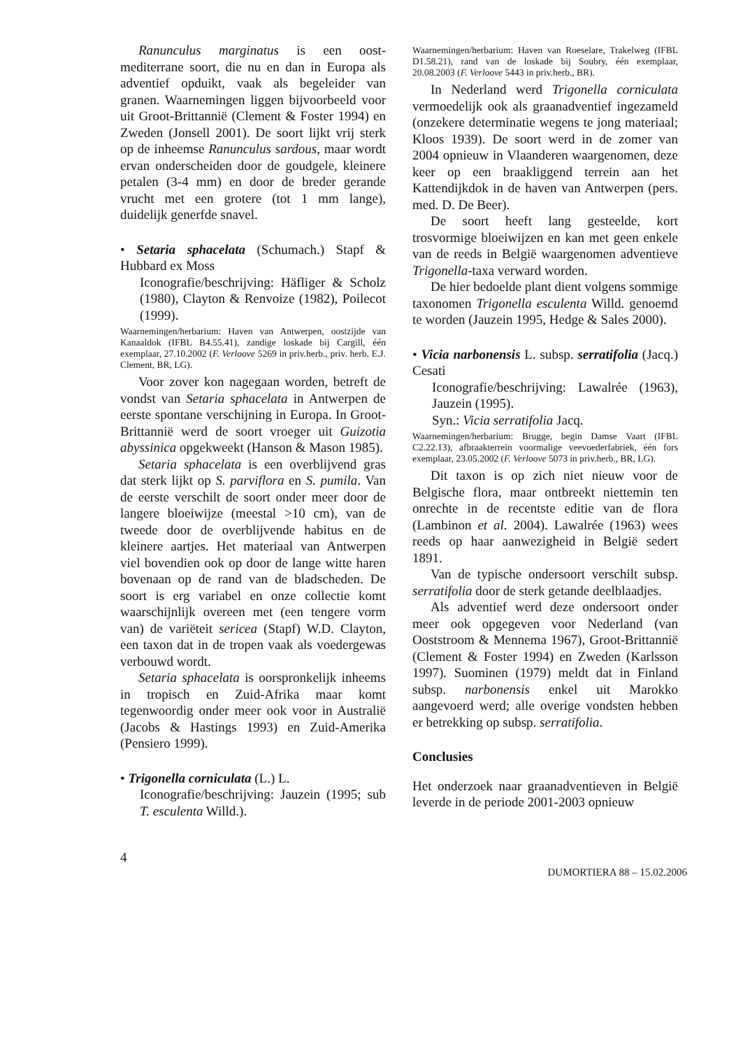Ranunculus marginatus is een oost-mediterrane soort, die nu en dan in Europa als adventief opduikt, vaak als begeleider van granen. Waarnemingen liggen bijvoorbeeld voor uit Groot-Brittannië (Clement & Foster 1994) en Zweden (Jonsell 2001). De soort lijkt vrij sterk op de inheemse Ranunculus sardous, maar wordt ervan onderscheiden door de goudgele, kleinere petalen (3-4 mm) en door de breder gerande vrucht met een grotere (tot 1 mm lange), duidelijk generfde snavel.
• Setaria sphacelata (Schumach.) Stapf & Hubbard ex Moss
Iconografie/beschrijving: Häfliger & Scholz (1980), Clayton & Renvoize (1982), Poilecot (1999).
Waarnemingen/herbarium: Haven van Antwerpen, oostzijde van Kanaaldok (IFBL B4.55.41), zandige loskade bij Cargill, één exemplaar, 27.10.2002 (F. Verloove 5269 in priv.herb., priv. herb. E.J. Clement, BR, LG).
Voor zover kon nagegaan worden, betreft de vondst van Setaria sphacelata in Antwerpen de eerste spontane verschijning in Europa. In Groot-Brittannië werd de soort vroeger uit Guizotia abyssinica opgekweekt (Hanson & Mason 1985).
Setaria sphacelata is een overblijvend gras dat sterk lijkt op S. parviflora en S. pumila. Van de eerste verschilt de soort onder meer door de langere bloeiwijze (meestal >10 cm), van de tweede door de overblijvende habitus en de kleinere aartjes. Het materiaal van Antwerpen viel bovendien ook op door de lange witte haren bovenaan op de rand van de bladscheden. De soort is erg variabel en onze collectie komt waarschijnlijk overeen met (een tengere vorm van) de variëteit sericea (Stapf) W.D. Clayton, een taxon dat in de tropen vaak als voedergewas verbouwd wordt.
Setaria sphacelata is oorspronkelijk inheems in tropisch en Zuid-Afrika maar komt tegenwoordig onder meer ook voor in Australië (Jacobs & Hastings 1993) en Zuid-Amerika (Pensiero 1999).
• Trigonella corniculata (L.) L.
Iconografie/beschrijving: Jauzein (1995; sub T. esculenta Willd.).
Waarnemingen/herbarium: Haven van Roeselare, Trakelweg (IFBL D1.58.21), rand van de loskade bij Soubry, één exemplaar, 20.08.2003 (F. Verloove 5443 in priv.herb., BR).
In Nederland werd Trigonella corniculata vermoedelijk ook als graanadventief ingezameld (onzekere determinatie wegens te jong materiaal; Kloos 1939). De soort werd in de zomer van 2004 opnieuw in Vlaanderen waargenomen, deze keer op een braakliggend terrein aan het Kattendijkdok in de haven van Antwerpen (pers. med. D. De Beer).
De soort heeft lang gesteelde, kort trosvormige bloeiwijzen en kan met geen enkele van de reeds in België waargenomen adventieve Trigonella-taxa verward worden.
De hier bedoelde plant dient volgens sommige taxonomen Trigonella esculenta Willd. genoemd te worden (Jauzein 1995, Hedge & Sales 2000).
• Vicia narbonensis L. subsp. serratifolia (Jacq.) Cesati
Iconografie/beschrijving: Lawalrée (1963), Jauzein (1995).
Syn.: Vicia serratifolia Jacq.
Waarnemingen/herbarium: Brugge, begin Damse Vaart (IFBL C2.22.13), afbraakterrein voormalige veevoederfabriek, één fors exemplaar, 23.05.2002 (F. Verloove 5073 in priv.herb., BR, LG).
Dit taxon is op zich niet nieuw voor de Belgische flora, maar ontbreekt niettemin ten onrechte in de recentste editie van de flora (Lambinon et al. 2004). Lawalrée (1963) wees reeds op haar aanwezigheid in België sedert 1891.
Van de typische ondersoort verschilt subsp. serratifolia door de sterk getande deelblaadjes.
Als adventief werd deze ondersoort onder meer ook opgegeven voor Nederland (van Ooststroom & Mennema 1967), Groot-Brittannië (Clement & Foster 1994) en Zweden (Karlsson 1997). Suominen (1979) meldt dat in Finland subsp. narbonensis enkel uit Marokko aangevoerd werd; alle overige vondsten hebben er betrekking op subsp. serratifolia.
Conclusies
Het onderzoek naar graanadventieven in België leverde in de periode 2001-2003 opnieuw
4 DUMORTIERA 88 – 15.02.2006